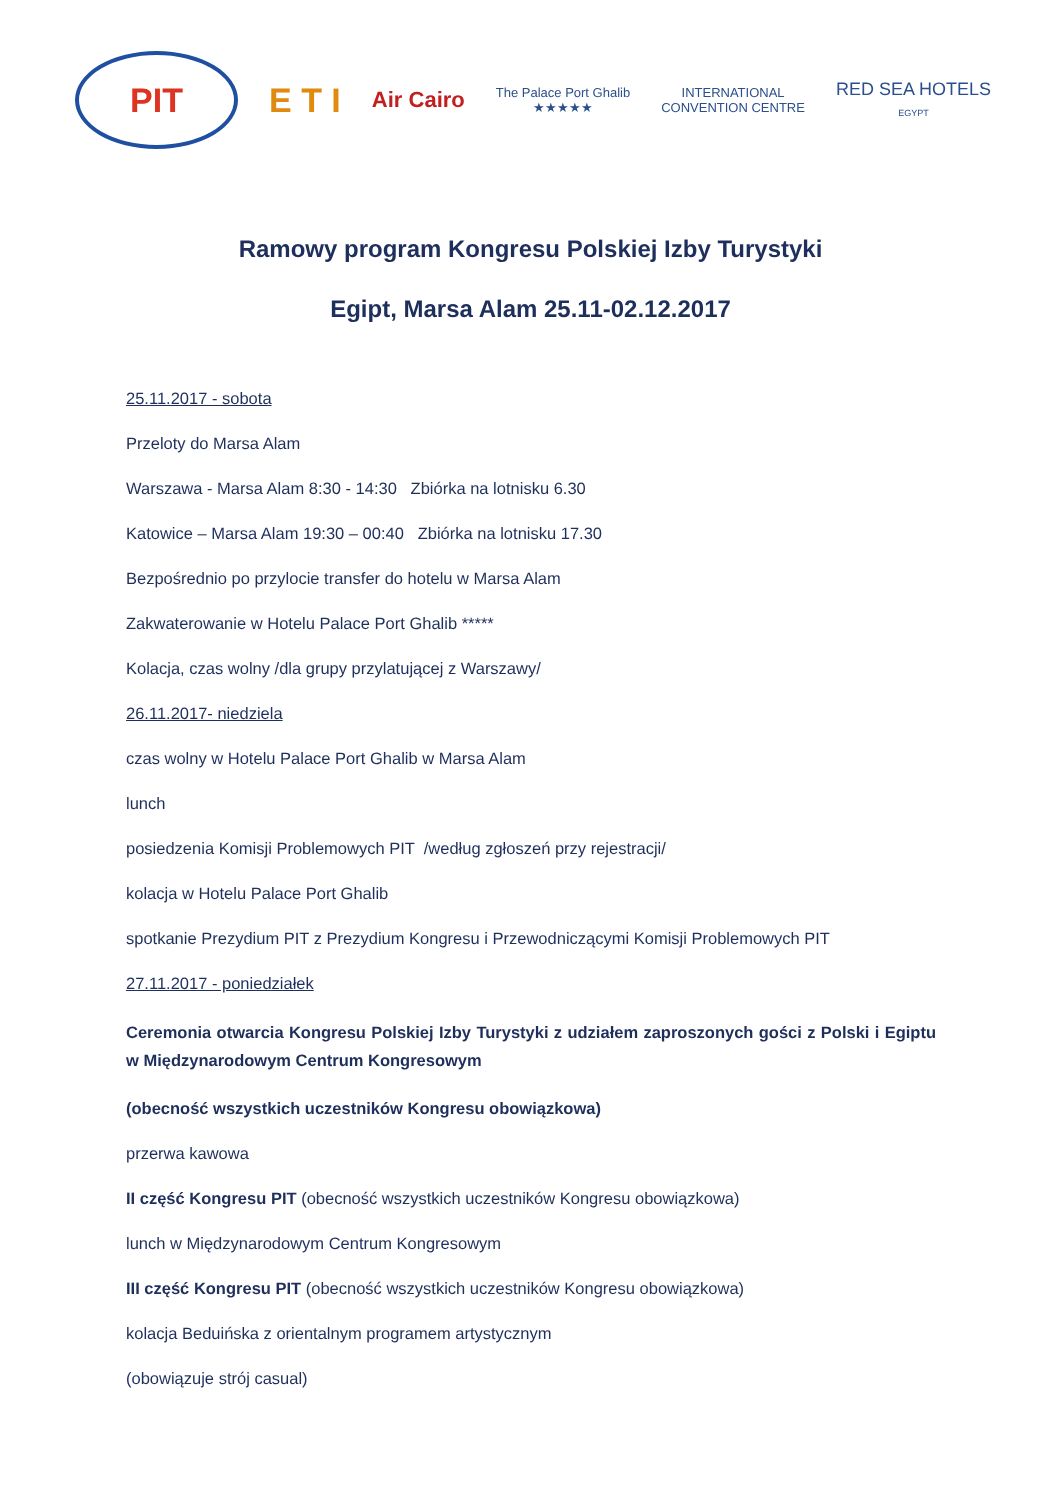PIT
E T I
Air Cairo
The Palace Port Ghalib
★★★★★
INTERNATIONAL
CONVENTION CENTRE
RED SEA HOTELS
EGYPT
Ramowy program Kongresu Polskiej Izby Turystyki
Egipt, Marsa Alam 25.11-02.12.2017
25.11.2017 - sobota
Przeloty do Marsa Alam
Warszawa - Marsa Alam 8:30 - 14:30 Zbiórka na lotnisku 6.30
Katowice – Marsa Alam 19:30 – 00:40 Zbiórka na lotnisku 17.30
Bezpośrednio po przylocie transfer do hotelu w Marsa Alam
Zakwaterowanie w Hotelu Palace Port Ghalib *****
Kolacja, czas wolny /dla grupy przylatującej z Warszawy/
26.11.2017- niedziela
czas wolny w Hotelu Palace Port Ghalib w Marsa Alam
lunch
posiedzenia Komisji Problemowych PIT /według zgłoszeń przy rejestracji/
kolacja w Hotelu Palace Port Ghalib
spotkanie Prezydium PIT z Prezydium Kongresu i Przewodniczącymi Komisji Problemowych PIT
27.11.2017 - poniedziałek
Ceremonia otwarcia Kongresu Polskiej Izby Turystyki z udziałem zaproszonych gości z Polski i Egiptu w Międzynarodowym Centrum Kongresowym
(obecność wszystkich uczestników Kongresu obowiązkowa)
przerwa kawowa
II część Kongresu PIT (obecność wszystkich uczestników Kongresu obowiązkowa)
lunch w Międzynarodowym Centrum Kongresowym
III część Kongresu PIT (obecność wszystkich uczestników Kongresu obowiązkowa)
kolacja Beduińska z orientalnym programem artystycznym
(obowiązuje strój casual)